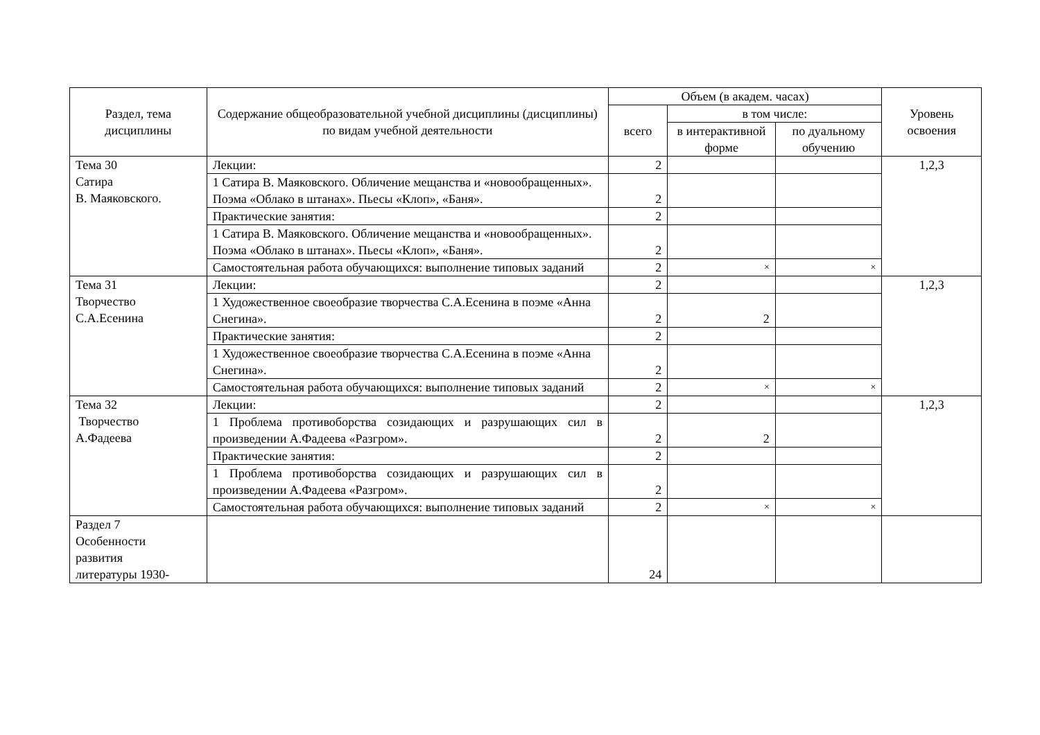| Раздел, тема дисциплины | Содержание общеобразовательной учебной дисциплины (дисциплины) по видам учебной деятельности | Объем (в академ. часах) | | | Уровень освоения |
| --- | --- | --- | --- | --- | --- |
| | | всего | в том числе: | | |
| | | | в интерактивной форме | по дуальному обучению | |
| Тема 30 Сатира В. Маяковского. | Лекции: | 2 | | | 1,2,3 |
| | 1 Сатира В. Маяковского. Обличение мещанства и «новообращенных». Поэма «Облако в штанах». Пьесы «Клоп», «Баня». | 2 | | | |
| | Практические занятия: | 2 | | | |
| | 1 Сатира В. Маяковского. Обличение мещанства и «новообращенных». Поэма «Облако в штанах». Пьесы «Клоп», «Баня». | 2 | | | |
| | Самостоятельная работа обучающихся: выполнение типовых заданий | 2 | × | × | |
| Тема 31 Творчество С.А.Есенина | Лекции: | 2 | | | 1,2,3 |
| | 1 Художественное своеобразие творчества С.А.Есенина в поэме «Анна Снегина». | 2 | 2 | | |
| | Практические занятия: | 2 | | | |
| | 1 Художественное своеобразие творчества С.А.Есенина в поэме «Анна Снегина». | 2 | | | |
| | Самостоятельная работа обучающихся: выполнение типовых заданий | 2 | × | × | |
| Тема 32 Творчество А.Фадеева | Лекции: | 2 | | | 1,2,3 |
| | 1 Проблема противоборства созидающих и разрушающих сил в произведении А.Фадеева «Разгром». | 2 | 2 | | |
| | Практические занятия: | 2 | | | |
| | 1 Проблема противоборства созидающих и разрушающих сил в произведении А.Фадеева «Разгром». | 2 | | | |
| | Самостоятельная работа обучающихся: выполнение типовых заданий | 2 | × | × | |
| Раздел 7 Особенности развития литературы 1930- | | 24 | | | |